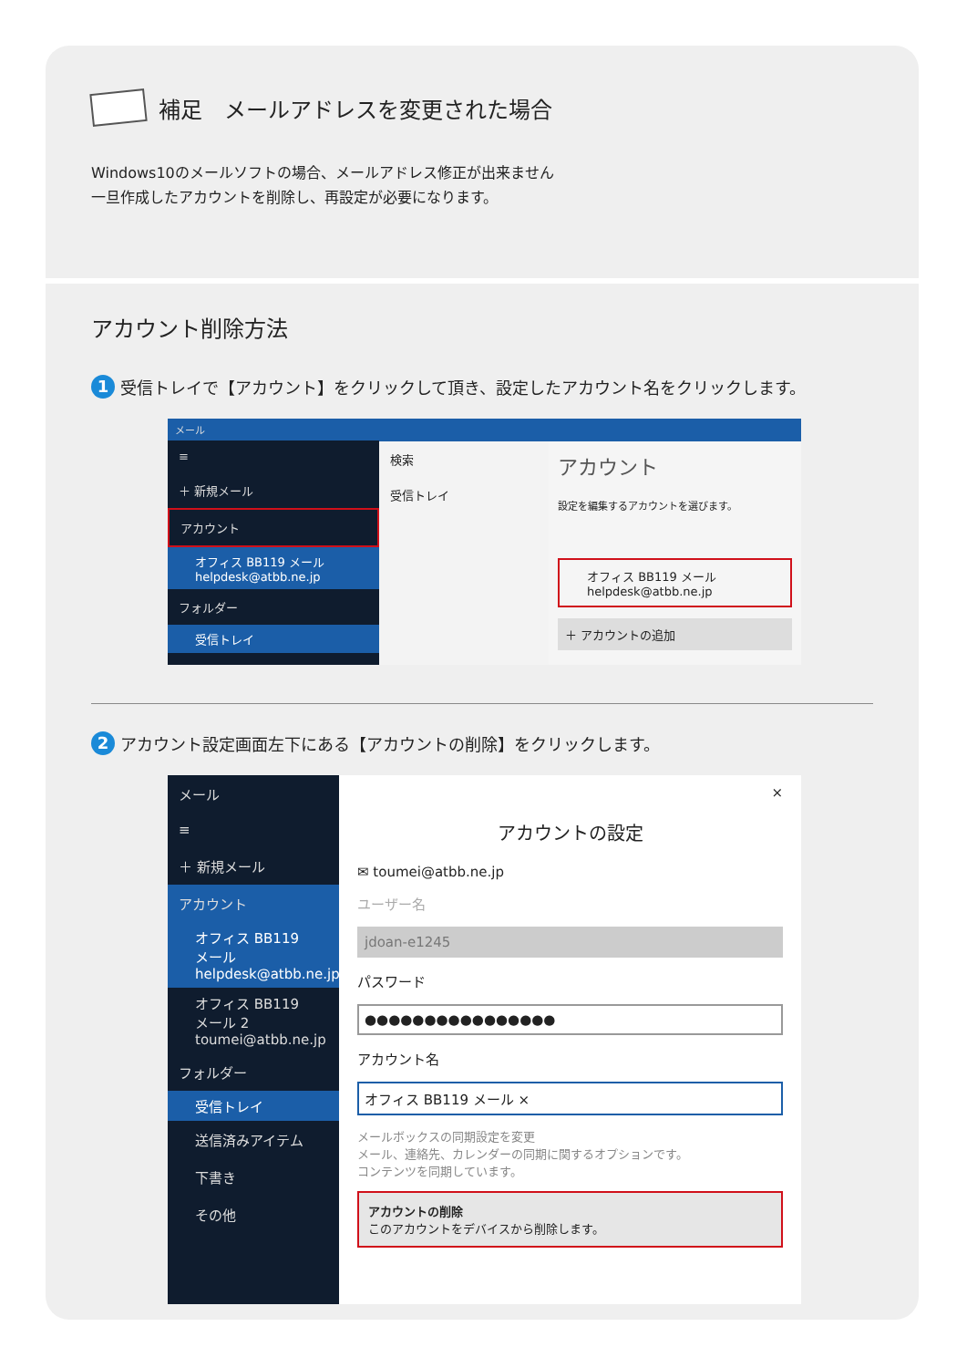補足　メールアドレスを変更された場合
Windows10のメールソフトの場合、メールアドレス修正が出来ません
一旦作成したアカウントを削除し、再設定が必要になります。
アカウント削除方法
1 受信トレイで【アカウント】をクリックして頂き、設定したアカウント名をクリックします。
メール
≡
＋ 新規メール
アカウント
オフィス BB119 メール
helpdesk@atbb.ne.jp
フォルダー
受信トレイ
検索
受信トレイ
アカウント
設定を編集するアカウントを選びます。
オフィス BB119 メール
helpdesk@atbb.ne.jp
＋ アカウントの追加
2 アカウント設定画面左下にある【アカウントの削除】をクリックします。
メール
≡
＋ 新規メール
アカウント
オフィス BB119 メール
helpdesk@atbb.ne.jp
オフィス BB119 メール 2
toumei@atbb.ne.jp
フォルダー
受信トレイ
送信済みアイテム
下書き
その他
×
アカウントの設定
✉ toumei@atbb.ne.jp
ユーザー名
jdoan-e1245
パスワード
●●●●●●●●●●●●●●●●
アカウント名
オフィス BB119 メール ×
メールボックスの同期設定を変更
メール、連絡先、カレンダーの同期に関するオプションです。
コンテンツを同期しています。
アカウントの削除
このアカウントをデバイスから削除します。